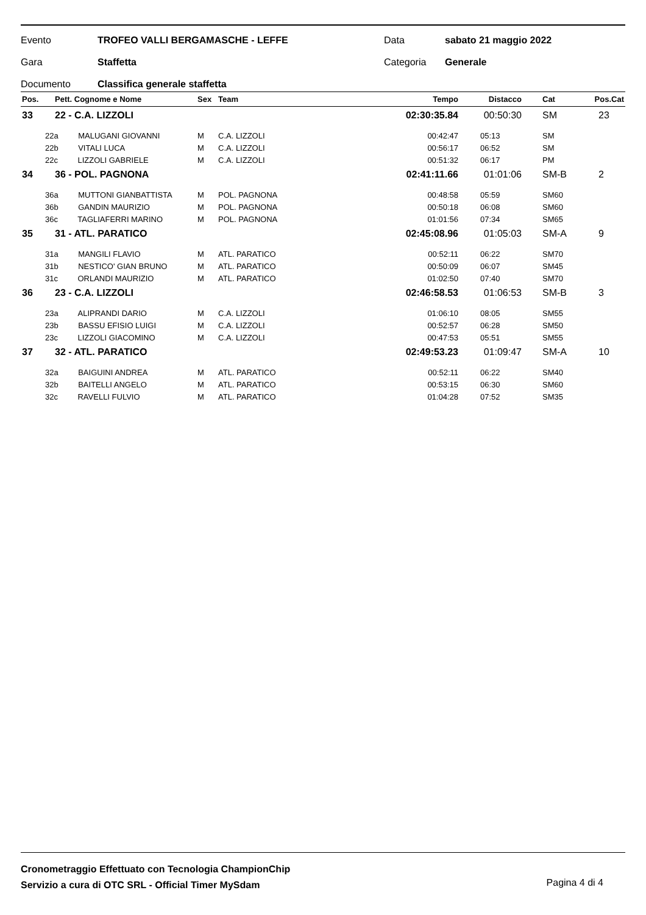Evento TROFEO VALLI BERGAMASCHE - LEFFE Data sabato 21 maggio 2022
Gara Staffetta Categoria Generale
Documento Classifica generale staffetta
| Pos. | Pett. Cognome e Nome | Sex | Team | Tempo | Distacco | Cat | Pos.Cat |
| --- | --- | --- | --- | --- | --- | --- | --- |
| 33 | 22 - C.A. LIZZOLI | | | 02:30:35.84 | 00:50:30 | SM | 23 |
| 22a MALUGANI GIOVANNI | | M | C.A. LIZZOLI | 00:42:47 | 05:13 | SM | |
| 22b VITALI LUCA | | M | C.A. LIZZOLI | 00:56:17 | 06:52 | SM | |
| 22c LIZZOLI GABRIELE | | M | C.A. LIZZOLI | 00:51:32 | 06:17 | PM | |
| 34 | 36 - POL. PAGNONA | | | 02:41:11.66 | 01:01:06 | SM-B | 2 |
| 36a MUTTONI GIANBATTISTA | | M | POL. PAGNONA | 00:48:58 | 05:59 | SM60 | |
| 36b GANDIN MAURIZIO | | M | POL. PAGNONA | 00:50:18 | 06:08 | SM60 | |
| 36c TAGLIAFERRI MARINO | | M | POL. PAGNONA | 01:01:56 | 07:34 | SM65 | |
| 35 | 31 - ATL. PARATICO | | | 02:45:08.96 | 01:05:03 | SM-A | 9 |
| 31a MANGILI FLAVIO | | M | ATL. PARATICO | 00:52:11 | 06:22 | SM70 | |
| 31b NESTICO' GIAN BRUNO | | M | ATL. PARATICO | 00:50:09 | 06:07 | SM45 | |
| 31c ORLANDI MAURIZIO | | M | ATL. PARATICO | 01:02:50 | 07:40 | SM70 | |
| 36 | 23 - C.A. LIZZOLI | | | 02:46:58.53 | 01:06:53 | SM-B | 3 |
| 23a ALIPRANDI DARIO | | M | C.A. LIZZOLI | 01:06:10 | 08:05 | SM55 | |
| 23b BASSU EFISIO LUIGI | | M | C.A. LIZZOLI | 00:52:57 | 06:28 | SM50 | |
| 23c LIZZOLI GIACOMINO | | M | C.A. LIZZOLI | 00:47:53 | 05:51 | SM55 | |
| 37 | 32 - ATL. PARATICO | | | 02:49:53.23 | 01:09:47 | SM-A | 10 |
| 32a BAIGUINI ANDREA | | M | ATL. PARATICO | 00:52:11 | 06:22 | SM40 | |
| 32b BAITELLI ANGELO | | M | ATL. PARATICO | 00:53:15 | 06:30 | SM60 | |
| 32c RAVELLI FULVIO | | M | ATL. PARATICO | 01:04:28 | 07:52 | SM35 | |
Cronometraggio Effettuato con Tecnologia ChampionChip
Servizio a cura di OTC SRL - Official Timer MySdam
Pagina 4 di 4